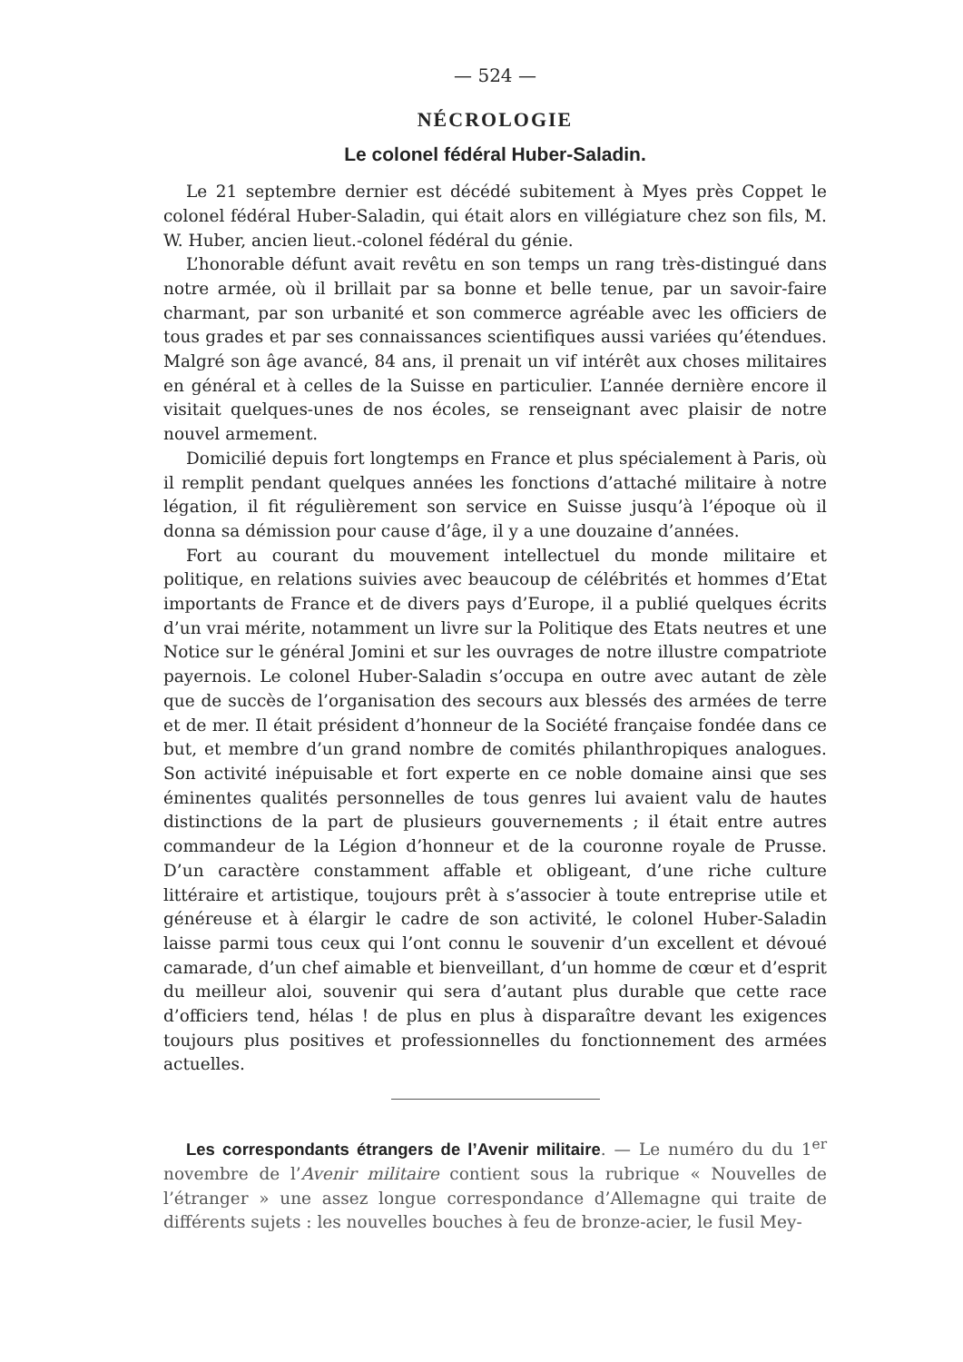— 524 —
NÉCROLOGIE
Le colonel fédéral Huber-Saladin.
Le 21 septembre dernier est décédé subitement à Myes près Coppet le colonel fédéral Huber-Saladin, qui était alors en villégiature chez son fils, M. W. Huber, ancien lieut.-colonel fédéral du génie.
L’honorable défunt avait revêtu en son temps un rang très-distingué dans notre armée, où il brillait par sa bonne et belle tenue, par un savoir-faire charmant, par son urbanité et son commerce agréable avec les officiers de tous grades et par ses connaissances scientifiques aussi variées qu’étendues. Malgré son âge avancé, 84 ans, il prenait un vif intérêt aux choses militaires en général et à celles de la Suisse en particulier. L’année dernière encore il visitait quelques-unes de nos écoles, se renseignant avec plaisir de notre nouvel armement.
Domicilié depuis fort longtemps en France et plus spécialement à Paris, où il remplit pendant quelques années les fonctions d’attaché militaire à notre légation, il fit régulièrement son service en Suisse jusqu’à l’époque où il donna sa démission pour cause d’âge, il y a une douzaine d’années.
Fort au courant du mouvement intellectuel du monde militaire et politique, en relations suivies avec beaucoup de célébrités et hommes d’Etat importants de France et de divers pays d’Europe, il a publié quelques écrits d’un vrai mérite, notamment un livre sur la Politique des Etats neutres et une Notice sur le général Jomini et sur les ouvrages de notre illustre compatriote payernois. Le colonel Huber-Saladin s’occupa en outre avec autant de zèle que de succès de l’organisation des secours aux blessés des armées de terre et de mer. Il était président d’honneur de la Société française fondée dans ce but, et membre d’un grand nombre de comités philanthropiques analogues. Son activité inépuisable et fort experte en ce noble domaine ainsi que ses éminentes qualités personnelles de tous genres lui avaient valu de hautes distinctions de la part de plusieurs gouvernements ; il était entre autres commandeur de la Légion d’honneur et de la couronne royale de Prusse. D’un caractère constamment affable et obligeant, d’une riche culture littéraire et artistique, toujours prêt à s’associer à toute entreprise utile et généreuse et à élargir le cadre de son activité, le colonel Huber-Saladin laisse parmi tous ceux qui l’ont connu le souvenir d’un excellent et dévoué camarade, d’un chef aimable et bienveillant, d’un homme de cœur et d’esprit du meilleur aloi, souvenir qui sera d’autant plus durable que cette race d’officiers tend, hélas ! de plus en plus à disparaître devant les exigences toujours plus positives et professionnelles du fonctionnement des armées actuelles.
Les correspondants étrangers de l’Avenir militaire. — Le numéro du du 1<sup>er</sup> novembre de l’Avenir militaire contient sous la rubrique « Nouvelles de l’étranger » une assez longue correspondance d’Allemagne qui traite de différents sujets : les nouvelles bouches à feu de bronze-acier, le fusil Mey-